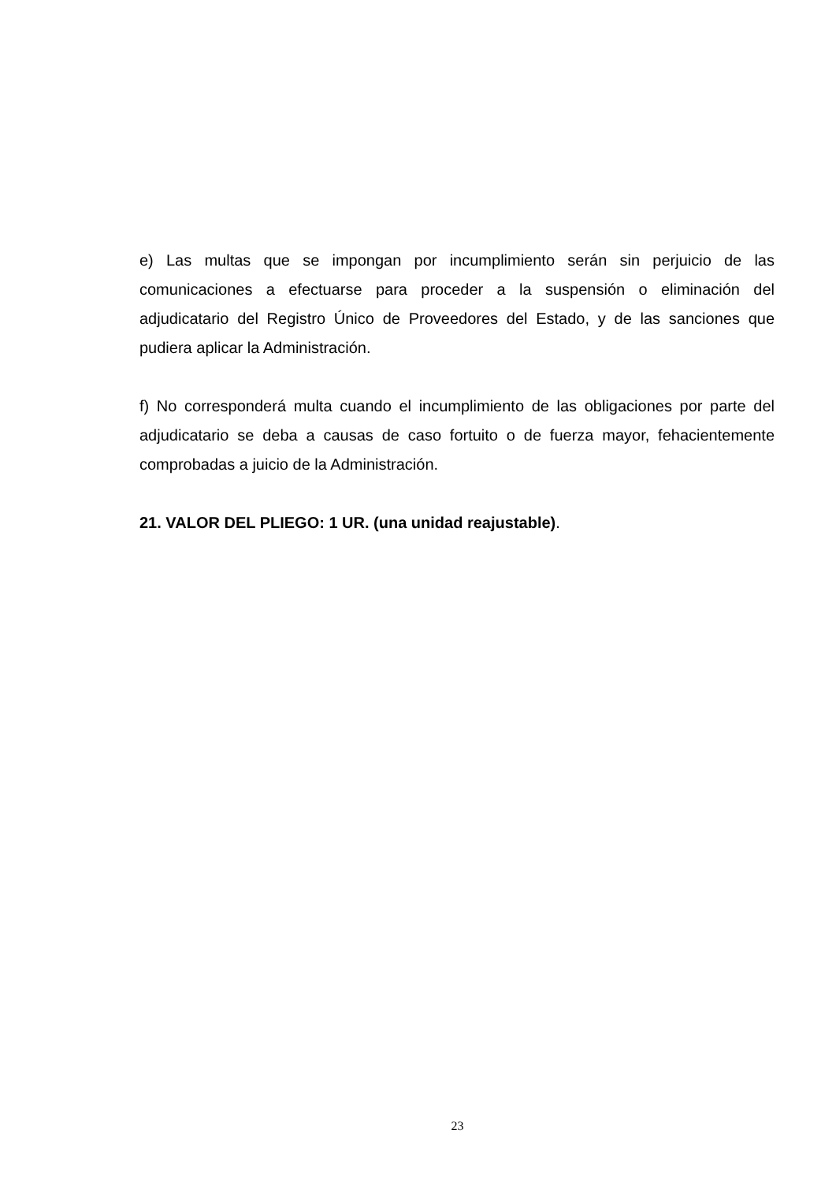e) Las multas que se impongan por incumplimiento serán sin perjuicio de las comunicaciones a efectuarse para proceder a la suspensión o eliminación del adjudicatario del Registro Único de Proveedores del Estado, y de las sanciones que pudiera aplicar la Administración.
f) No corresponderá multa cuando el incumplimiento de las obligaciones por parte del adjudicatario se deba a causas de caso fortuito o de fuerza mayor, fehacientemente comprobadas a juicio de la Administración.
21. VALOR DEL PLIEGO: 1 UR. (una unidad reajustable).
23